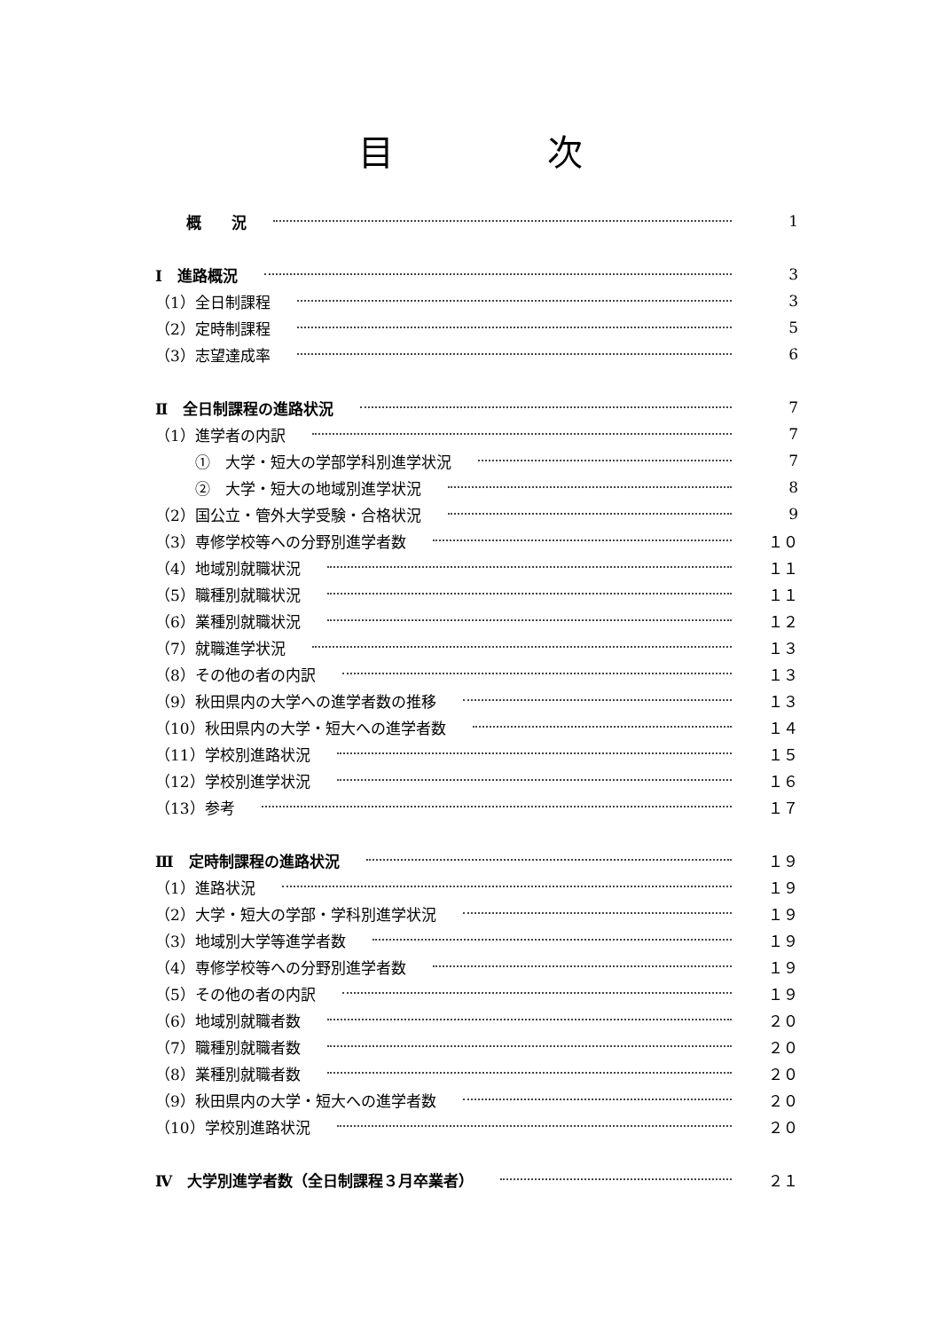目 次
概　　況 1
Ⅰ　進路概況 3
（1）全日制課程 3
（2）定時制課程 5
（3）志望達成率 6
Ⅱ　全日制課程の進路状況 7
（1）進学者の内訳 7
①　大学・短大の学部学科別進学状況 7
②　大学・短大の地域別進学状況 8
（2）国公立・管外大学受験・合格状況 9
（3）専修学校等への分野別進学者数 １０
（4）地域別就職状況 １１
（5）職種別就職状況 １１
（6）業種別就職状況 １２
（7）就職進学状況 １３
（8）その他の者の内訳 １３
（9）秋田県内の大学への進学者数の推移 １３
（10）秋田県内の大学・短大への進学者数 １４
（11）学校別進路状況 １５
（12）学校別進学状況 １６
（13）参考 １７
Ⅲ　定時制課程の進路状況 １９
（1）進路状況 １９
（2）大学・短大の学部・学科別進学状況 １９
（3）地域別大学等進学者数 １９
（4）専修学校等への分野別進学者数 １９
（5）その他の者の内訳 １９
（6）地域別就職者数 ２０
（7）職種別就職者数 ２０
（8）業種別就職者数 ２０
（9）秋田県内の大学・短大への進学者数 ２０
（10）学校別進路状況 ２０
Ⅳ　大学別進学者数（全日制課程３月卒業者） ２１